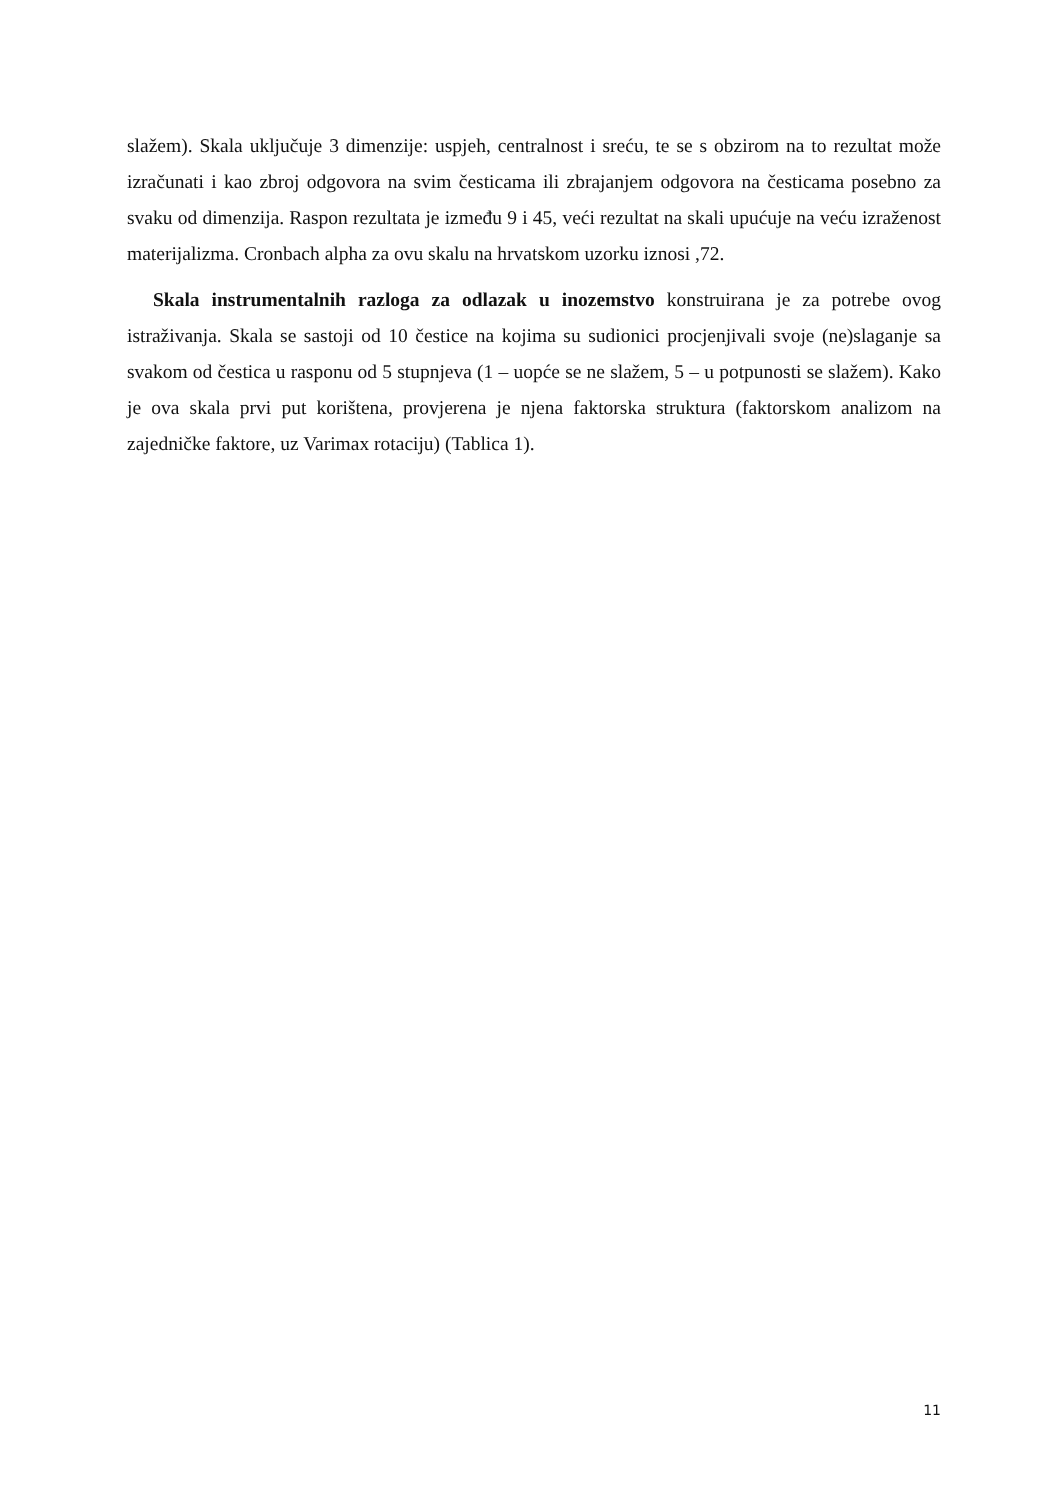slažem). Skala uključuje 3 dimenzije: uspjeh, centralnost i sreću, te se s obzirom na to rezultat može izračunati i kao zbroj odgovora na svim česticama ili zbrajanjem odgovora na česticama posebno za svaku od dimenzija. Raspon rezultata je između 9 i 45, veći rezultat na skali upućuje na veću izraženost materijalizma. Cronbach alpha za ovu skalu na hrvatskom uzorku iznosi ,72.
Skala instrumentalnih razloga za odlazak u inozemstvo konstruirana je za potrebe ovog istraživanja. Skala se sastoji od 10 čestice na kojima su sudionici procjenjivali svoje (ne)slaganje sa svakom od čestica u rasponu od 5 stupnjeva (1 – uopće se ne slažem, 5 – u potpunosti se slažem). Kako je ova skala prvi put korištena, provjerena je njena faktorska struktura (faktorskom analizom na zajedničke faktore, uz Varimax rotaciju) (Tablica 1).
11